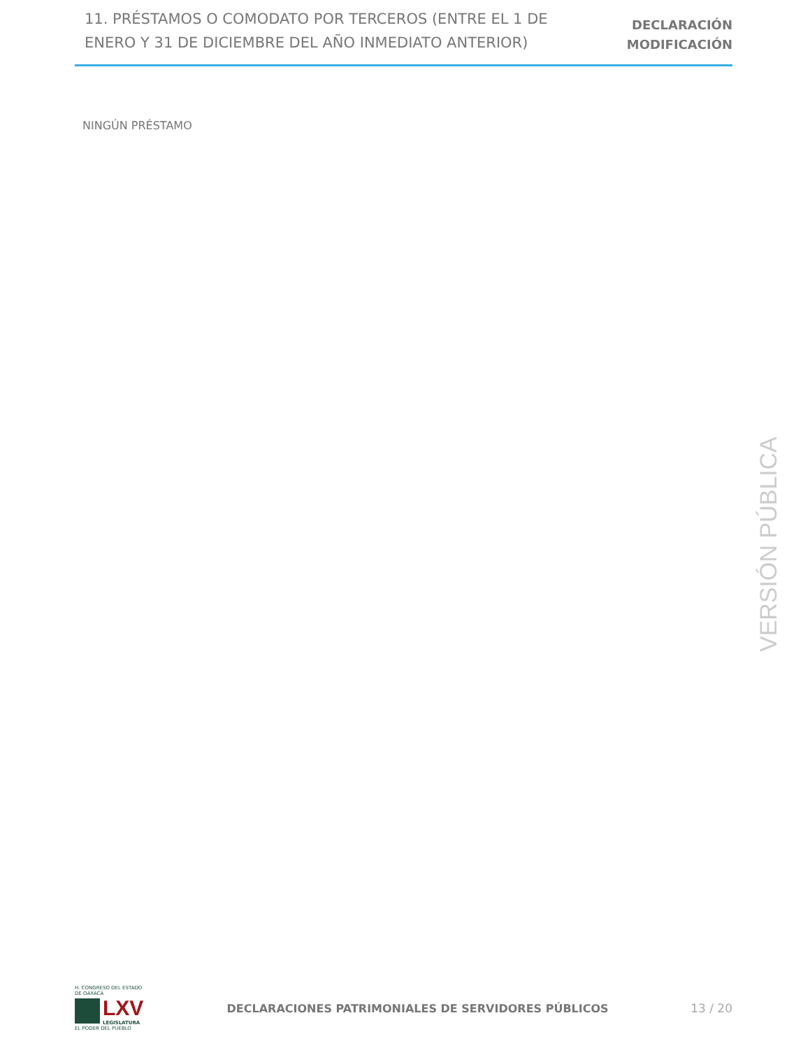11. PRÉSTAMOS O COMODATO POR TERCEROS (ENTRE EL 1 DE ENERO Y 31 DE DICIEMBRE DEL AÑO INMEDIATO ANTERIOR)
DECLARACIÓN
MODIFICACIÓN
NINGÚN PRÉSTAMO
VERSIÓN PÚBLICA
H. CONGRESO DEL ESTADO DE OAXACA
LXV
LEGISLATURA
EL PODER DEL PUEBLO
DECLARACIONES PATRIMONIALES DE SERVIDORES PÚBLICOS
13 / 20